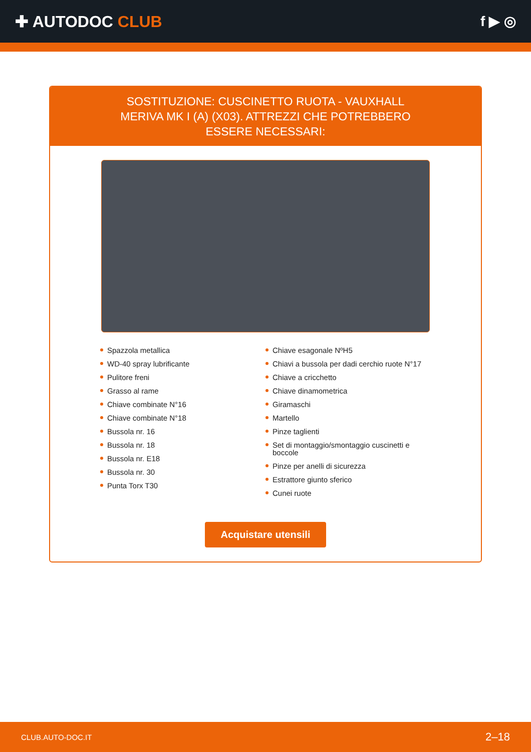✚ AUTODOC CLUB f ▶ ◎
SOSTITUZIONE: CUSCINETTO RUOTA - VAUXHALL MERIVA MK I (A) (X03). ATTREZZI CHE POTREBBERO ESSERE NECESSARI:
Spazzola metallica
WD-40 spray lubrificante
Pulitore freni
Grasso al rame
Chiave combinate N°16
Chiave combinate N°18
Bussola nr. 16
Bussola nr. 18
Bussola nr. E18
Bussola nr. 30
Punta Torx T30
Chiave esagonale NºH5
Chiavi a bussola per dadi cerchio ruote N°17
Chiave a cricchetto
Chiave dinamometrica
Giramaschi
Martello
Pinze taglienti
Set di montaggio/smontaggio cuscinetti e boccole
Pinze per anelli di sicurezza
Estrattore giunto sferico
Cunei ruote
Acquistare utensili
CLUB.AUTO-DOC.IT 2–18